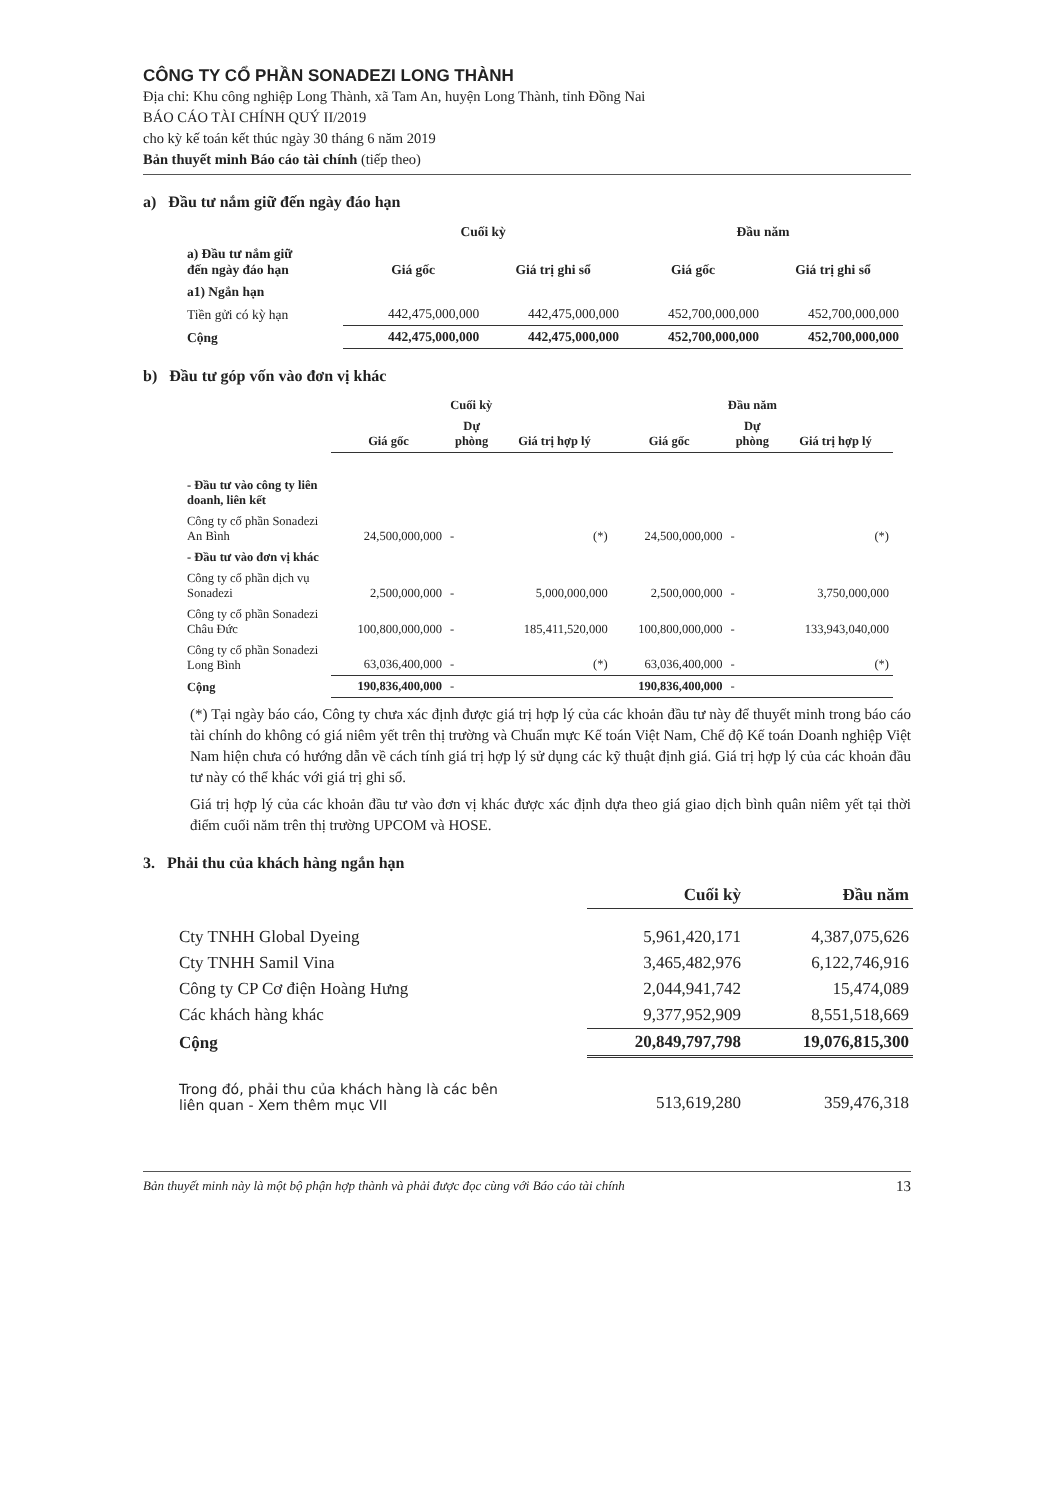CÔNG TY CỔ PHẦN SONADEZI LONG THÀNH
Địa chỉ: Khu công nghiệp Long Thành, xã Tam An, huyện Long Thành, tỉnh Đồng Nai
BÁO CÁO TÀI CHÍNH QUÝ II/2019
cho kỳ kế toán kết thúc ngày 30 tháng 6 năm 2019
Bản thuyết minh Báo cáo tài chính (tiếp theo)
a) Đầu tư nắm giữ đến ngày đáo hạn
| | Cuối kỳ | | Đầu năm | |
| --- | --- | --- | --- | --- |
| a) Đầu tư nắm giữ đến ngày đáo hạn | Giá gốc | Giá trị ghi sổ | Giá gốc | Giá trị ghi sổ |
| a1) Ngắn hạn | | | | |
| Tiền gửi có kỳ hạn | 442,475,000,000 | 442,475,000,000 | 452,700,000,000 | 452,700,000,000 |
| Cộng | 442,475,000,000 | 442,475,000,000 | 452,700,000,000 | 452,700,000,000 |
b) Đầu tư góp vốn vào đơn vị khác
| | Cuối kỳ | | | Đầu năm | | |
| --- | --- | --- | --- | --- | --- | --- |
| | Giá gốc | Dự phòng | Giá trị hợp lý | Giá gốc | Dự phòng | Giá trị hợp lý |
| - Đầu tư vào công ty liên doanh, liên kết | | | | | | |
| Công ty cổ phần Sonadezi An Bình | 24,500,000,000 | - | (*) | 24,500,000,000 | - | (*) |
| - Đầu tư vào đơn vị khác | | | | | | |
| Công ty cổ phần dịch vụ Sonadezi | 2,500,000,000 | - | 5,000,000,000 | 2,500,000,000 | - | 3,750,000,000 |
| Công ty cổ phần Sonadezi Châu Đức | 100,800,000,000 | - | 185,411,520,000 | 100,800,000,000 | - | 133,943,040,000 |
| Công ty cổ phần Sonadezi Long Bình | 63,036,400,000 | - | (*) | 63,036,400,000 | - | (*) |
| Cộng | 190,836,400,000 | - | | 190,836,400,000 | - | |
(*) Tại ngày báo cáo, Công ty chưa xác định được giá trị hợp lý của các khoản đầu tư này để thuyết minh trong báo cáo tài chính do không có giá niêm yết trên thị trường và Chuẩn mực Kế toán Việt Nam, Chế độ Kế toán Doanh nghiệp Việt Nam hiện chưa có hướng dẫn về cách tính giá trị hợp lý sử dụng các kỹ thuật định giá. Giá trị hợp lý của các khoản đầu tư này có thể khác với giá trị ghi sổ.
Giá trị hợp lý của các khoản đầu tư vào đơn vị khác được xác định dựa theo giá giao dịch bình quân niêm yết tại thời điểm cuối năm trên thị trường UPCOM và HOSE.
3. Phải thu của khách hàng ngắn hạn
| | Cuối kỳ | Đầu năm |
| --- | --- | --- |
| Cty TNHH Global Dyeing | 5,961,420,171 | 4,387,075,626 |
| Cty TNHH Samil Vina | 3,465,482,976 | 6,122,746,916 |
| Công ty CP Cơ điện Hoàng Hưng | 2,044,941,742 | 15,474,089 |
| Các khách hàng khác | 9,377,952,909 | 8,551,518,669 |
| Cộng | 20,849,797,798 | 19,076,815,300 |
| Trong đó, phải thu của khách hàng là các bên liên quan - Xem thêm mục VII | 513,619,280 | 359,476,318 |
Bản thuyết minh này là một bộ phận hợp thành và phải được đọc cùng với Báo cáo tài chính 13